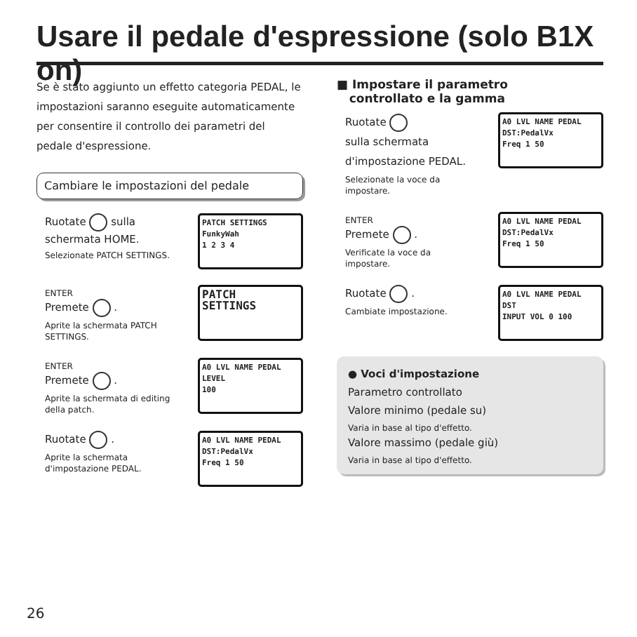Usare il pedale d'espressione (solo B1X on)
Se è stato aggiunto un effetto categoria PEDAL, le impostazioni saranno eseguite automaticamente per consentire il controllo dei parametri del pedale d'espressione.
Cambiare le impostazioni del pedale
Ruotate sulla schermata HOME.
Selezionate PATCH SETTINGS.
PATCH SETTINGS
FunkyWah
1 2 3 4
ENTER
Premete .
Aprite la schermata PATCH SETTINGS.
PATCH
SETTINGS
ENTER
Premete .
Aprite la schermata di editing della patch.
A0 LVL NAME PEDAL
LEVEL
100
Ruotate .
Aprite la schermata d'impostazione PEDAL.
A0 LVL NAME PEDAL
DST:PedalVx
Freq 1 50
■ Impostare il parametro
controllato e la gamma
Ruotate
sulla schermata d'impostazione PEDAL.
Selezionate la voce da impostare.
A0 LVL NAME PEDAL
DST:PedalVx
Freq 1 50
ENTER
Premete .
Verificate la voce da impostare.
A0 LVL NAME PEDAL
DST:PedalVx
Freq 1 50
Ruotate .
Cambiate impostazione.
A0 LVL NAME PEDAL
DST
INPUT VOL 0 100
● Voci d'impostazione
Parametro controllato
Valore minimo (pedale su)
Varia in base al tipo d'effetto.
Valore massimo (pedale giù)
Varia in base al tipo d'effetto.
26